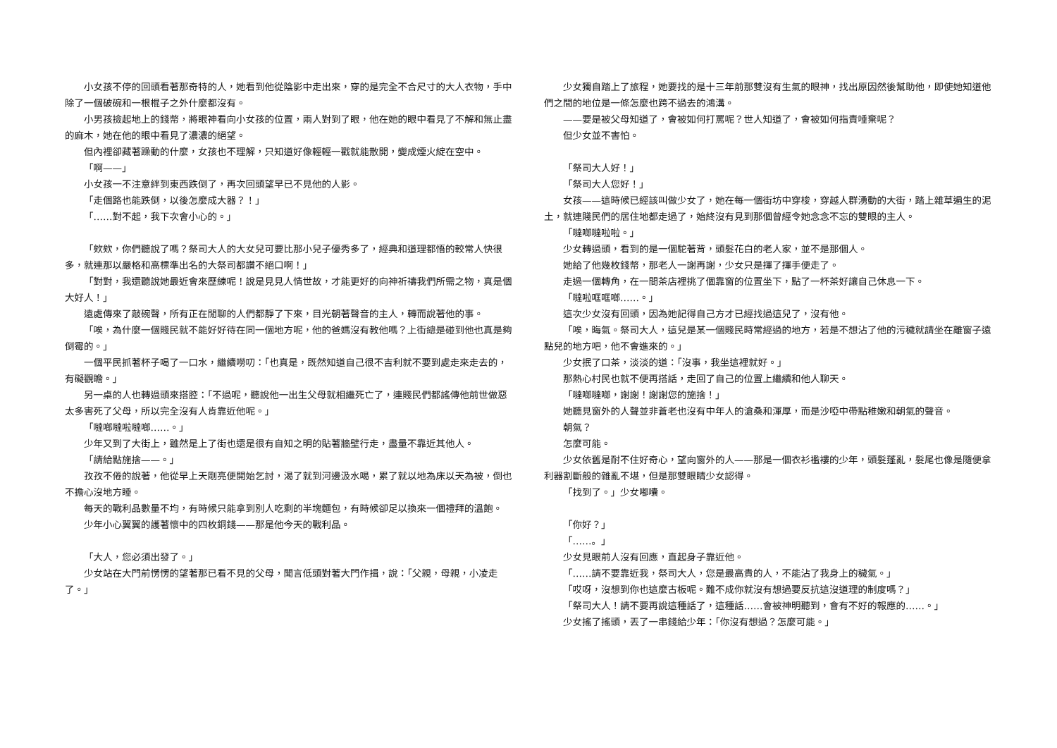小女孩不停的回頭看著那奇特的人，她看到他從陰影中走出來，穿的是完全不合尺寸的大人衣物，手中除了一個破碗和一根棍子之外什麼都沒有。
小男孩撿起地上的錢幣，將眼神看向小女孩的位置，兩人對到了眼，他在她的眼中看見了不解和無止盡的麻木，她在他的眼中看見了濃濃的絕望。
但內裡卻藏著躁動的什麼，女孩也不理解，只知道好像輕輕一戳就能散開，變成煙火綻在空中。
「啊——」
小女孩一不注意絆到東西跌倒了，再次回頭望早已不見他的人影。
「走個路也能跌倒，以後怎麼成大器？！」
「……對不起，我下次會小心的。」
「欸欸，你們聽說了嗎？祭司大人的大女兒可要比那小兒子優秀多了，經典和道理都悟的較常人快很多，就連那以嚴格和高標準出名的大祭司都讚不絕口啊！」
「對對，我還聽說她最近會來歷練呢！說是見見人情世故，才能更好的向神祈禱我們所需之物，真是個大好人！」
遠處傳來了敲碗聲，所有正在閒聊的人們都靜了下來，目光朝著聲音的主人，轉而說著他的事。
「唉，為什麼一個賤民就不能好好待在同一個地方呢，他的爸媽沒有教他嗎？上街總是碰到他也真是夠倒霉的。」
一個平民抓著杯子喝了一口水，繼續嘮叨：「也真是，既然知道自己很不吉利就不要到處走來走去的，有礙觀瞻。」
另一桌的人也轉過頭來搭腔：「不過呢，聽說他一出生父母就相繼死亡了，連賤民們都謠傳他前世做惡太多害死了父母，所以完全沒有人肯靠近他呢。」
「噠啷噠啦噠啷……。」
少年又到了大街上，雖然是上了街也還是很有自知之明的貼著牆壁行走，盡量不靠近其他人。
「請給點施捨——。」
孜孜不倦的說著，他從早上天剛亮便開始乞討，渴了就到河邊汲水喝，累了就以地為床以天為被，倒也不擔心沒地方睡。
每天的戰利品數量不均，有時候只能拿到別人吃剩的半塊麵包，有時候卻足以換來一個禮拜的溫飽。
少年小心翼翼的護著懷中的四枚銅錢——那是他今天的戰利品。
「大人，您必須出發了。」
少女站在大門前愣愣的望著那已看不見的父母，聞言低頭對著大門作揖，說：「父親，母親，小凌走了。」
少女獨自踏上了旅程，她要找的是十三年前那雙沒有生氣的眼神，找出原因然後幫助他，即使她知道他們之間的地位是一條怎麼也跨不過去的鴻溝。
——要是被父母知道了，會被如何打罵呢？世人知道了，會被如何指責唾棄呢？
但少女並不害怕。
「祭司大人好！」
「祭司大人您好！」
女孩——這時候已經該叫做少女了，她在每一個街坊中穿梭，穿越人群湧動的大街，踏上雜草遍生的泥土，就連賤民們的居住地都走過了，始終沒有見到那個曾經令她念念不忘的雙眼的主人。
「噠啷噠啦啦。」
少女轉過頭，看到的是一個駝著背，頭髮花白的老人家，並不是那個人。
她給了他幾枚錢幣，那老人一謝再謝，少女只是揮了揮手便走了。
走過一個轉角，在一間茶店裡挑了個靠窗的位置坐下，點了一杯茶好讓自己休息一下。
「噠啦哐哐啷……。」
這次少女沒有回頭，因為她記得自己方才已經找過這兒了，沒有他。
「唉，晦氣。祭司大人，這兒是某一個賤民時常經過的地方，若是不想沾了他的污穢就請坐在離窗子遠點兒的地方吧，他不會進來的。」
少女抿了口茶，淡淡的道：「沒事，我坐這裡就好。」
那熱心村民也就不便再搭話，走回了自己的位置上繼續和他人聊天。
「噠啷噠啷，謝謝！謝謝您的施捨！」
她聽見窗外的人聲並非蒼老也沒有中年人的滄桑和渾厚，而是沙啞中帶點稚嫩和朝氣的聲音。
朝氣？
怎麼可能。
少女依舊是耐不住好奇心，望向窗外的人——那是一個衣衫襤褸的少年，頭髮蓬亂，髮尾也像是隨便拿利器割斷般的雜亂不堪，但是那雙眼睛少女認得。
「找到了。」少女嘟囔。
「你好？」
「……。」
少女見眼前人沒有回應，直起身子靠近他。
「……請不要靠近我，祭司大人，您是最高貴的人，不能沾了我身上的穢氣。」
「哎呀，沒想到你也這麼古板呢。難不成你就沒有想過要反抗這沒道理的制度嗎？」
「祭司大人！請不要再說這種話了，這種話……會被神明聽到，會有不好的報應的……。」
少女搖了搖頭，丟了一串錢給少年：「你沒有想過？怎麼可能。」